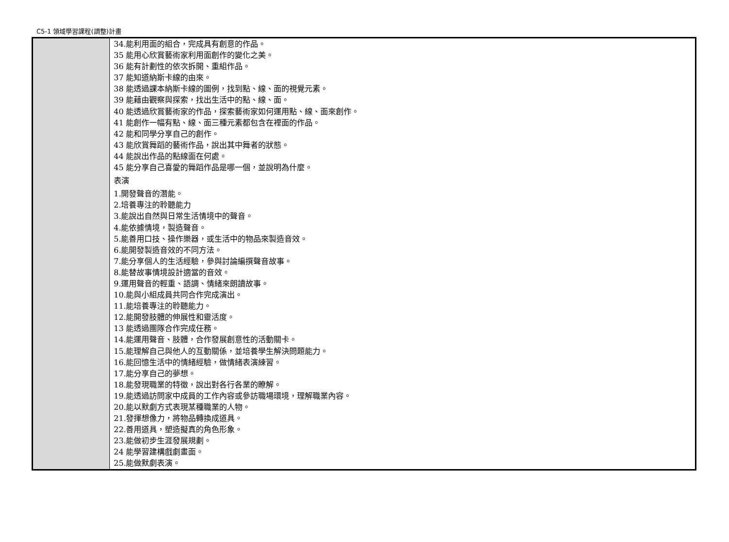C5-1 領域學習課程(調整)計畫
| | 34.能利用面的組合，完成具有創意的作品。 35 能用心欣賞藝術家利用面創作的變化之美。 36 能有計劃性的依次拆開、重組作品。 37 能知道納斯卡線的由來。 38 能透過課本納斯卡線的圖例，找到點、線、面的視覺元素。 39 能藉由觀察與探索，找出生活中的點、線、面。 40 能透過欣賞藝術家的作品，探索藝術家如何運用點、線、面來創作。 41 能創作一幅有點、線、面三種元素都包含在裡面的作品。 42 能和同學分享自己的創作。 43 能欣賞舞蹈的藝術作品，說出其中舞者的狀態。 44 能說出作品的點線面在何處。 45 能分享自己喜愛的舞蹈作品是哪一個，並說明為什麼。 表演 1.開發聲音的潛能。 2.培養專注的聆聽能力 3.能說出自然與日常生活情境中的聲音。 4.能依據情境，製造聲音。 5.能善用口技、操作樂器，或生活中的物品來製造音效。 6.能開發製造音效的不同方法。 7.能分享個人的生活經驗，參與討論編撰聲音故事。 8.能替故事情境設計適當的音效。 9.運用聲音的輕重、語調、情緒來朗讀故事。 10.能與小組成員共同合作完成演出。 11.能培養專注的聆聽能力。 12.能開發肢體的伸展性和靈活度。 13 能透過團隊合作完成任務。 14.能運用聲音、肢體，合作發展創意性的活動關卡。 15.能理解自己與他人的互動關係，並培養學生解決問題能力。 16.能回憶生活中的情緒經驗，做情緒表演練習。 17.能分享自己的夢想。 18.能發現職業的特徵，說出對各行各業的瞭解。 19.能透過訪問家中成員的工作內容或參訪職場環境，理解職業內容。 20.能以默劇方式表現某種職業的人物。 21.發揮想像力，將物品轉換成道具。 22.善用道具，塑造擬真的角色形象。 23.能做初步生涯發展規劃。 24 能學習建構戲劇畫面。 25.能做默劇表演。 |